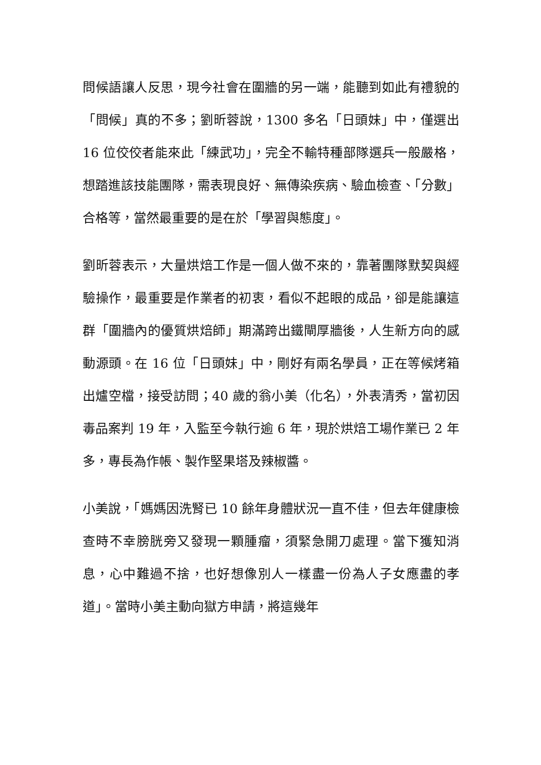問候語讓人反思，現今社會在圍牆的另一端，能聽到如此有禮貌的「問候」真的不多；劉昕蓉說，1300 多名「日頭妹」中，僅選出 16 位佼佼者能來此「練武功」，完全不輸特種部隊選兵一般嚴格，想踏進該技能團隊，需表現良好、無傳染疾病、驗血檢查、「分數」合格等，當然最重要的是在於「學習與態度」。
劉昕蓉表示，大量烘焙工作是一個人做不來的，靠著團隊默契與經驗操作，最重要是作業者的初衷，看似不起眼的成品，卻是能讓這群「圍牆內的優質烘焙師」期滿跨出鐵閘厚牆後，人生新方向的感動源頭。在 16 位「日頭妹」中，剛好有兩名學員，正在等候烤箱出爐空檔，接受訪問；40 歲的翁小美（化名），外表清秀，當初因毒品案判 19 年，入監至今執行逾 6 年，現於烘焙工場作業已 2 年多，專長為作帳、製作堅果塔及辣椒醬。
小美說，「媽媽因洗腎已 10 餘年身體狀況一直不佳，但去年健康檢查時不幸膀胱旁又發現一顆腫瘤，須緊急開刀處理。當下獲知消息，心中難過不捨，也好想像別人一樣盡一份為人子女應盡的孝道」。當時小美主動向獄方申請，將這幾年